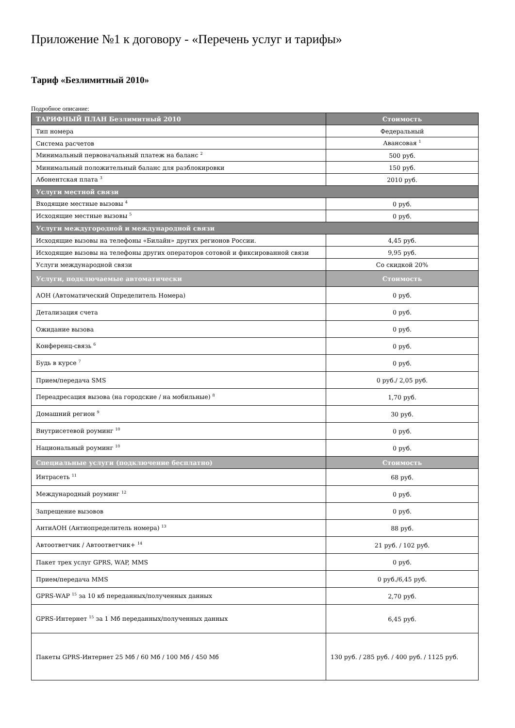Приложение №1 к договору - «Перечень услуг и тарифы»
Тариф «Безлимитный 2010»
Подробное описание:
| ТАРИФНЫЙ ПЛАН Безлимитный 2010 | Стоимость |
| --- | --- |
| Тип номера | Федеральный |
| Система расчетов | Авансовая <sup>1</sup> |
| Минимальный первоначальный платеж на баланс <sup>2</sup> | 500 руб. |
| Минимальный положительный баланс для разблокировки | 150 руб. |
| Абонентская плата <sup>3</sup> | 2010 руб. |
| Услуги местной связи | |
| Входящие местные вызовы <sup>4</sup> | 0 руб. |
| Исходящие местные вызовы <sup>5</sup> | 0 руб. |
| Услуги междугородной и международной связи | |
| Исходящие вызовы на телефоны «Билайн» других регионов России. | 4,45 руб. |
| Исходящие вызовы на телефоны других операторов сотовой и фиксированной связи | 9,95 руб. |
| Услуги международной связи | Со скидкой 20% |
| Услуги, подключаемые автоматически | Стоимость |
| АОН (Автоматический Определитель Номера) | 0 руб. |
| Детализация счета | 0 руб. |
| Ожидание вызова | 0 руб. |
| Конференц-связь <sup>6</sup> | 0 руб. |
| Будь в курсе <sup>7</sup> | 0 руб. |
| Прием/передача SMS | 0 руб./ 2,05 руб. |
| Переадресация вызова (на городские / на мобильные) <sup>8</sup> | 1,70 руб. |
| Домашний регион <sup>9</sup> | 30 руб. |
| Внутрисетевой роуминг <sup>10</sup> | 0 руб. |
| Национальный роуминг <sup>10</sup> | 0 руб. |
| Специальные услуги (подключение бесплатно) | Стоимость |
| Интрасеть <sup>11</sup> | 68 руб. |
| Международный роуминг <sup>12</sup> | 0 руб. |
| Запрещение вызовов | 0 руб. |
| АнтиАОН (Антиопределитель номера) <sup>13</sup> | 88 руб. |
| Автоответчик / Автоответчик+ <sup>14</sup> | 21 руб. / 102 руб. |
| Пакет трех услуг GPRS, WAP, MMS | 0 руб. |
| Прием/передача MMS | 0 руб./6,45 руб. |
| GPRS-WAP <sup>15</sup> за 10 кб переданных/полученных данных | 2,70 руб. |
| GPRS-Интернет <sup>15</sup> за 1 Мб переданных/полученных данных | 6,45 руб. |
| Пакеты GPRS-Интернет 25 Мб / 60 Мб / 100 Мб / 450 Мб | 130 руб. / 285 руб. / 400 руб. / 1125 руб. |